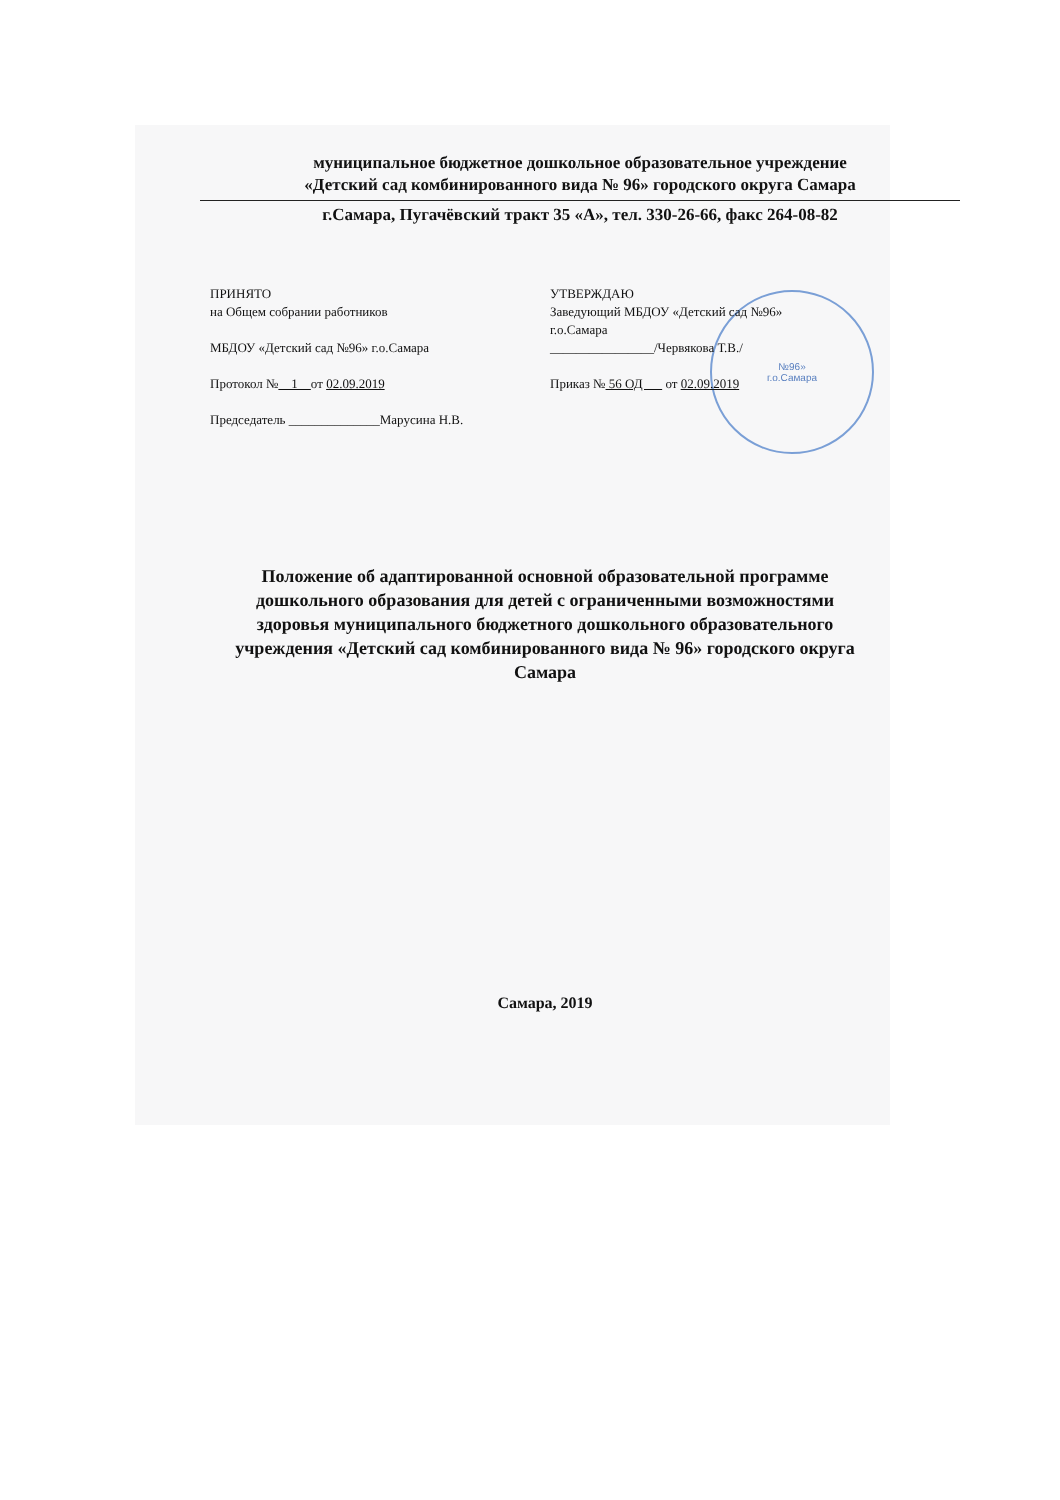№96»
г.о.Самара
муниципальное бюджетное дошкольное образовательное учреждение
«Детский сад комбинированного вида № 96» городского округа Самара
г.Самара, Пугачёвский тракт 35 «А», тел. 330-26-66, факс 264-08-82
ПРИНЯТО
на Общем собрании работников
МБДОУ «Детский сад №96» г.о.Самара
Протокол № 1 от 02.09.2019
Председатель ______________Марусина Н.В.
УТВЕРЖДАЮ
Заведующий МБДОУ «Детский сад №96»
г.о.Самара
________________/Червякова Т.В./
Приказ № 56 ОД от 02.09.2019
Положение об адаптированной основной образовательной программе дошкольного образования для детей с ограниченными возможностями здоровья муниципального бюджетного дошкольного образовательного учреждения «Детский сад комбинированного вида № 96» городского округа Самара
Самара, 2019